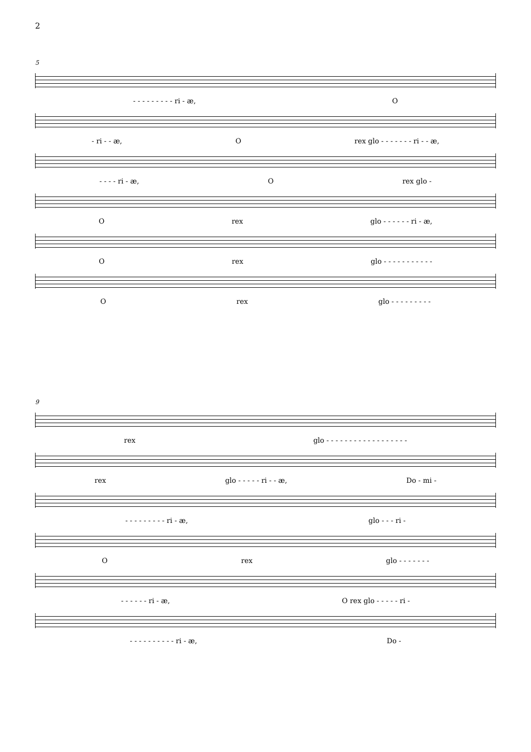2
5
- - - - - - - - - ri - æ, O
- ri - - æ, O rex glo - - - - - - - ri - - æ,
- - - - ri - æ, O rex glo -
Orex glo - - - - - - ri - æ,
Orex glo - - - - - - - - - - -
Orex glo - - - - - - - - -
9
rex glo - - - - - - - - - - - - - - - - - -
rex glo - - - - - ri - - æ, Do - mi -
- - - - - - - - - ri - æ, glo - - - ri -
Orex glo - - - - - - -
- - - - - - ri - æ, O rex glo - - - - - ri -
- - - - - - - - - - ri - æ, Do -